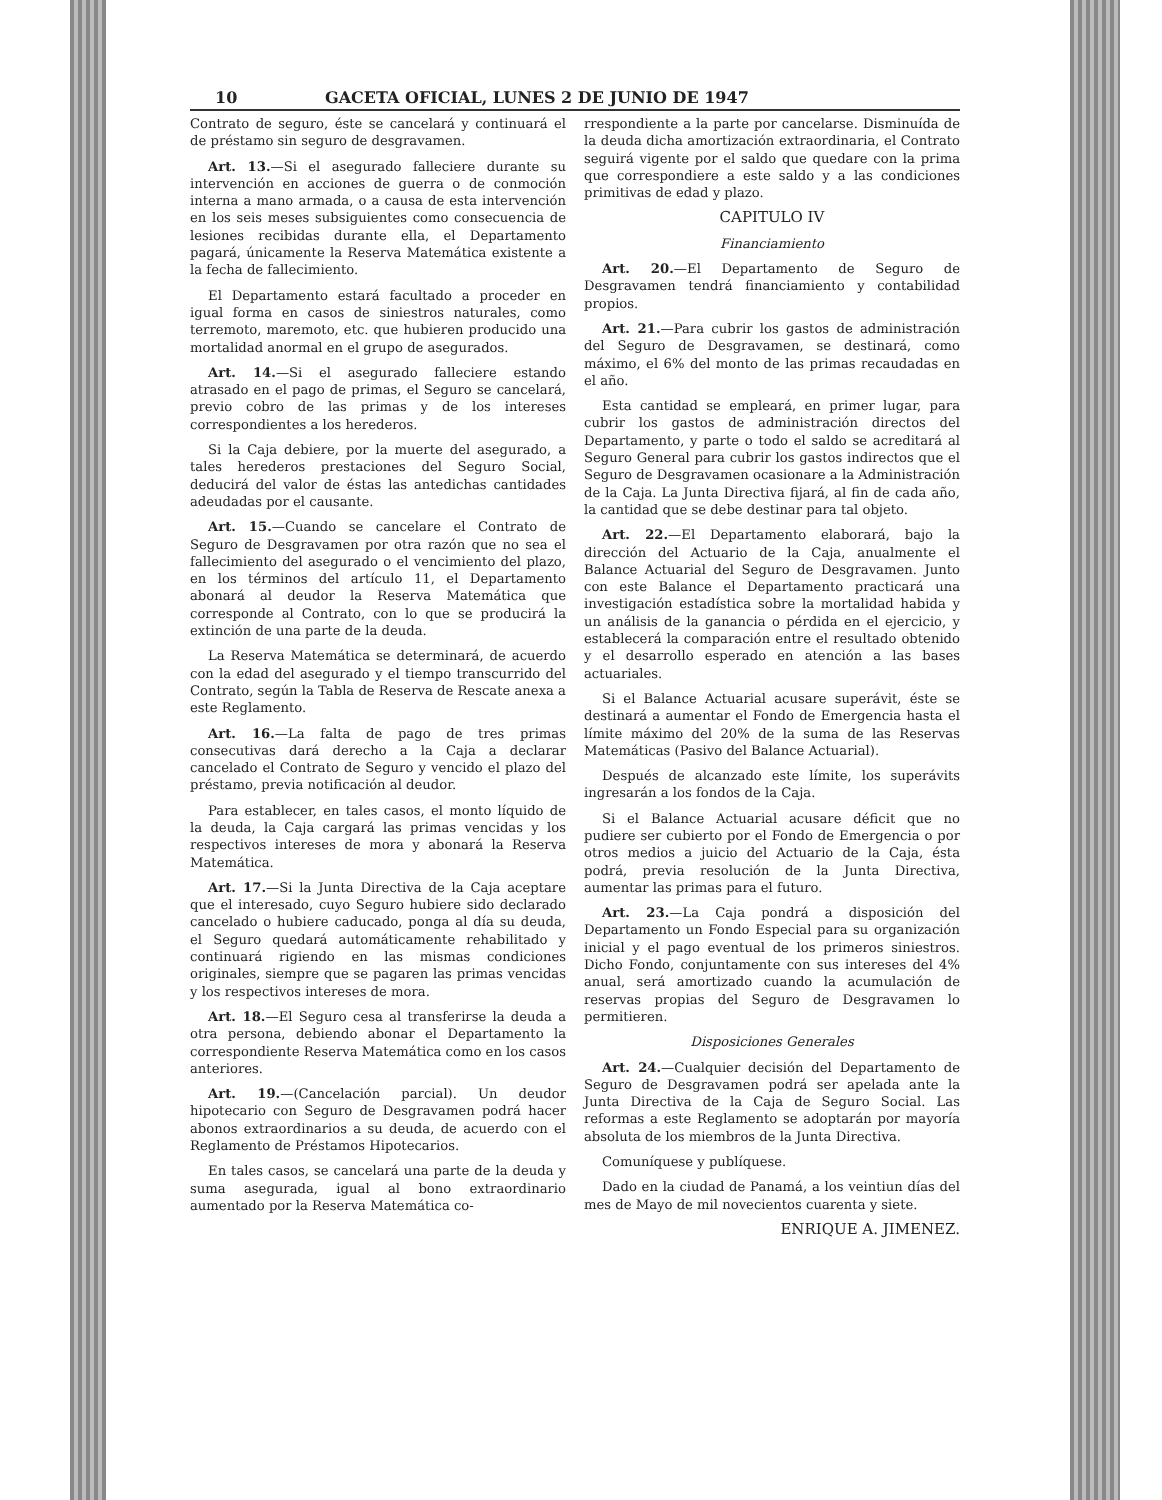10 GACETA OFICIAL, LUNES 2 DE JUNIO DE 1947
Contrato de seguro, éste se cancelará y continuará el de préstamo sin seguro de desgravamen.
Art. 13.—Si el asegurado falleciere durante su intervención en acciones de guerra o de conmoción interna a mano armada, o a causa de esta intervención en los seis meses subsiguientes como consecuencia de lesiones recibidas durante ella, el Departamento pagará, únicamente la Reserva Matemática existente a la fecha de fallecimiento.
El Departamento estará facultado a proceder en igual forma en casos de siniestros naturales, como terremoto, maremoto, etc. que hubieren producido una mortalidad anormal en el grupo de asegurados.
Art. 14.—Si el asegurado falleciere estando atrasado en el pago de primas, el Seguro se cancelará, previo cobro de las primas y de los intereses correspondientes a los herederos.
Si la Caja debiere, por la muerte del asegurado, a tales herederos prestaciones del Seguro Social, deducirá del valor de éstas las antedichas cantidades adeudadas por el causante.
Art. 15.—Cuando se cancelare el Contrato de Seguro de Desgravamen por otra razón que no sea el fallecimiento del asegurado o el vencimiento del plazo, en los términos del artículo 11, el Departamento abonará al deudor la Reserva Matemática que corresponde al Contrato, con lo que se producirá la extinción de una parte de la deuda.
La Reserva Matemática se determinará, de acuerdo con la edad del asegurado y el tiempo transcurrido del Contrato, según la Tabla de Reserva de Rescate anexa a este Reglamento.
Art. 16.—La falta de pago de tres primas consecutivas dará derecho a la Caja a declarar cancelado el Contrato de Seguro y vencido el plazo del préstamo, previa notificación al deudor.
Para establecer, en tales casos, el monto líquido de la deuda, la Caja cargará las primas vencidas y los respectivos intereses de mora y abonará la Reserva Matemática.
Art. 17.—Si la Junta Directiva de la Caja aceptare que el interesado, cuyo Seguro hubiere sido declarado cancelado o hubiere caducado, ponga al día su deuda, el Seguro quedará automáticamente rehabilitado y continuará rigiendo en las mismas condiciones originales, siempre que se pagaren las primas vencidas y los respectivos intereses de mora.
Art. 18.—El Seguro cesa al transferirse la deuda a otra persona, debiendo abonar el Departamento la correspondiente Reserva Matemática como en los casos anteriores.
Art. 19.—(Cancelación parcial). Un deudor hipotecario con Seguro de Desgravamen podrá hacer abonos extraordinarios a su deuda, de acuerdo con el Reglamento de Préstamos Hipotecarios.
En tales casos, se cancelará una parte de la deuda y suma asegurada, igual al bono extraordinario aumentado por la Reserva Matemática co-
rrespondiente a la parte por cancelarse. Disminuída de la deuda dicha amortización extraordinaria, el Contrato seguirá vigente por el saldo que quedare con la prima que correspondiere a este saldo y a las condiciones primitivas de edad y plazo.
CAPITULO IV
Financiamiento
Art. 20.—El Departamento de Seguro de Desgravamen tendrá financiamiento y contabilidad propios.
Art. 21.—Para cubrir los gastos de administración del Seguro de Desgravamen, se destinará, como máximo, el 6% del monto de las primas recaudadas en el año.
Esta cantidad se empleará, en primer lugar, para cubrir los gastos de administración directos del Departamento, y parte o todo el saldo se acreditará al Seguro General para cubrir los gastos indirectos que el Seguro de Desgravamen ocasionare a la Administración de la Caja. La Junta Directiva fijará, al fin de cada año, la cantidad que se debe destinar para tal objeto.
Art. 22.—El Departamento elaborará, bajo la dirección del Actuario de la Caja, anualmente el Balance Actuarial del Seguro de Desgravamen. Junto con este Balance el Departamento practicará una investigación estadística sobre la mortalidad habida y un análisis de la ganancia o pérdida en el ejercicio, y establecerá la comparación entre el resultado obtenido y el desarrollo esperado en atención a las bases actuariales.
Si el Balance Actuarial acusare superávit, éste se destinará a aumentar el Fondo de Emergencia hasta el límite máximo del 20% de la suma de las Reservas Matemáticas (Pasivo del Balance Actuarial).
Después de alcanzado este límite, los superávits ingresarán a los fondos de la Caja.
Si el Balance Actuarial acusare déficit que no pudiere ser cubierto por el Fondo de Emergencia o por otros medios a juicio del Actuario de la Caja, ésta podrá, previa resolución de la Junta Directiva, aumentar las primas para el futuro.
Art. 23.—La Caja pondrá a disposición del Departamento un Fondo Especial para su organización inicial y el pago eventual de los primeros siniestros. Dicho Fondo, conjuntamente con sus intereses del 4% anual, será amortizado cuando la acumulación de reservas propias del Seguro de Desgravamen lo permitieren.
Disposiciones Generales
Art. 24.—Cualquier decisión del Departamento de Seguro de Desgravamen podrá ser apelada ante la Junta Directiva de la Caja de Seguro Social. Las reformas a este Reglamento se adoptarán por mayoría absoluta de los miembros de la Junta Directiva.
Comuníquese y publíquese.
Dado en la ciudad de Panamá, a los veintiun días del mes de Mayo de mil novecientos cuarenta y siete.
ENRIQUE A. JIMENEZ.